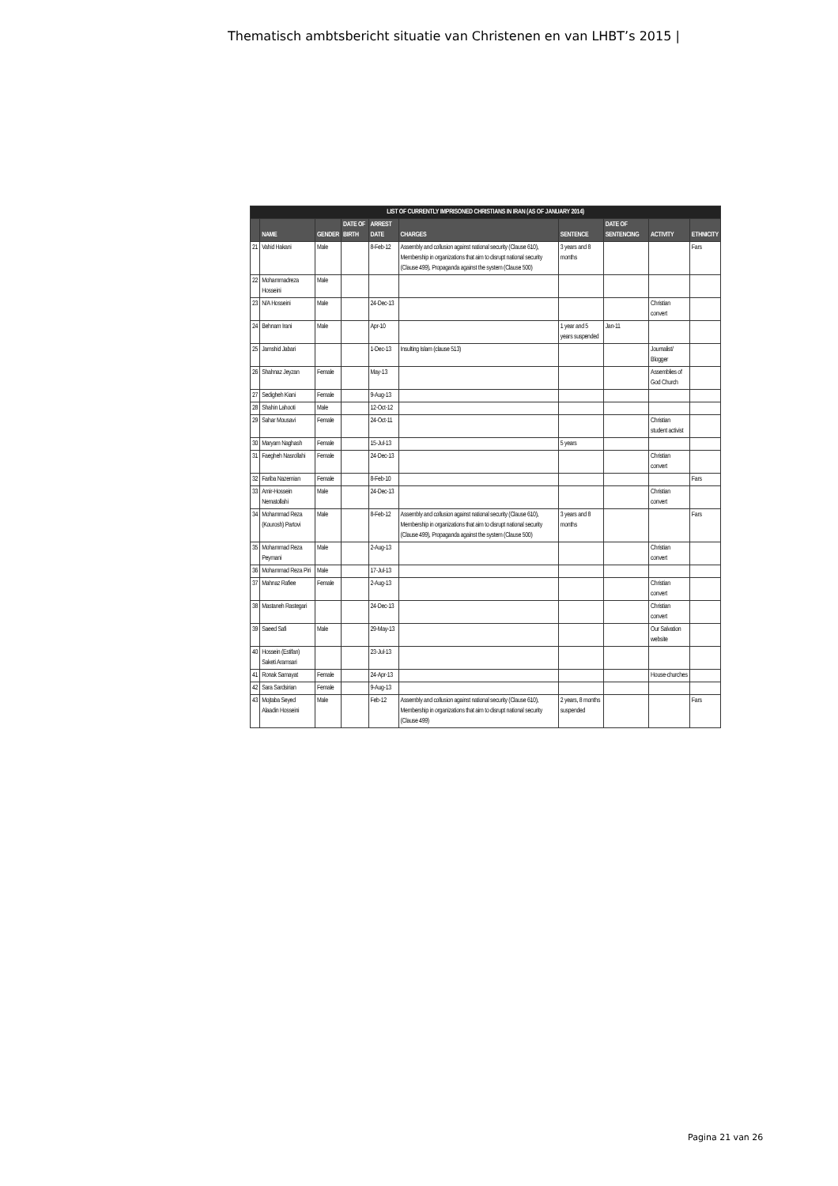Thematisch ambtsbericht situatie van Christenen en van LHBT’s 2015 |
| LIST OF CURRENTLY IMPRISONED CHRISTIANS IN IRAN (AS OF JANUARY 2014) | | | | | | | | | |
| --- | --- | --- | --- | --- | --- | --- | --- | --- | --- |
| | NAME | GENDER | DATE OF BIRTH | ARREST DATE | CHARGES | SENTENCE | DATE OF SENTENCING | ACTIVITY | ETHNICITY |
| 21 | Vahid Hakani | Male | | 8-Feb-12 | Assembly and collusion against national security (Clause 610), Membership in organizations that aim to disrupt national security (Clause 499), Propaganda against the system (Clause 500) | 3 years and 8 months | | | Fars |
| 22 | Mohammadreza Hosseini | Male | | | | | | | |
| 23 | N/A Hosseini | Male | | 24-Dec-13 | | | | Christian convert | |
| 24 | Behnam Irani | Male | | Apr-10 | | 1 year and 5 years suspended | Jan-11 | | |
| 25 | Jamshid Jabari | | | 1-Dec-13 | Insulting Islam (clause 513) | | | Journalist/ Blogger | |
| 26 | Shahnaz Jeyzan | Female | | May-13 | | | | Assemblies of God Church | |
| 27 | Sedigheh Kiani | Female | | 9-Aug-13 | | | | | |
| 28 | Shahin Lahooti | Male | | 12-Oct-12 | | | | | |
| 29 | Sahar Mousavi | Female | | 24-Oct-11 | | | | Christian student activist | |
| 30 | Maryam Naghash | Female | | 15-Jul-13 | | 5 years | | | |
| 31 | Faegheh Nasrollahi | Female | | 24-Dec-13 | | | | Christian convert | |
| 32 | Fariba Nazemian | Female | | 8-Feb-10 | | | | | Fars |
| 33 | Amir-Hossein Nematollahi | Male | | 24-Dec-13 | | | | Christian convert | |
| 34 | Mohammad Reza (Kourosh) Partovi | Male | | 8-Feb-12 | Assembly and collusion against national security (Clause 610), Membership in organizations that aim to disrupt national security (Clause 499), Propaganda against the system (Clause 500) | 3 years and 8 months | | | Fars |
| 35 | Mohammad Reza Peymani | Male | | 2-Aug-13 | | | | Christian convert | |
| 36 | Mohammad Reza Piri | Male | | 17-Jul-13 | | | | | |
| 37 | Mahnaz Rafiee | Female | | 2-Aug-13 | | | | Christian convert | |
| 38 | Mastaneh Rastegari | | | 24-Dec-13 | | | | Christian convert | |
| 39 | Saeed Safi | Male | | 29-May-13 | | | | Our Salvation website | |
| 40 | Hossein (Estifan) Saketi Aramsari | | | 23-Jul-13 | | | | | |
| 41 | Ronak Samayat | Female | | 24-Apr-13 | | | | House-churches | |
| 42 | Sara Sardsirian | Female | | 9-Aug-13 | | | | | |
| 43 | Mojtaba Seyed Alaadin Hosseini | Male | | Feb-12 | Assembly and collusion against national security (Clause 610), Membership in organizations that aim to disrupt national security (Clause 499) | 2 years, 8 months suspended | | | Fars |
Pagina 21 van 26